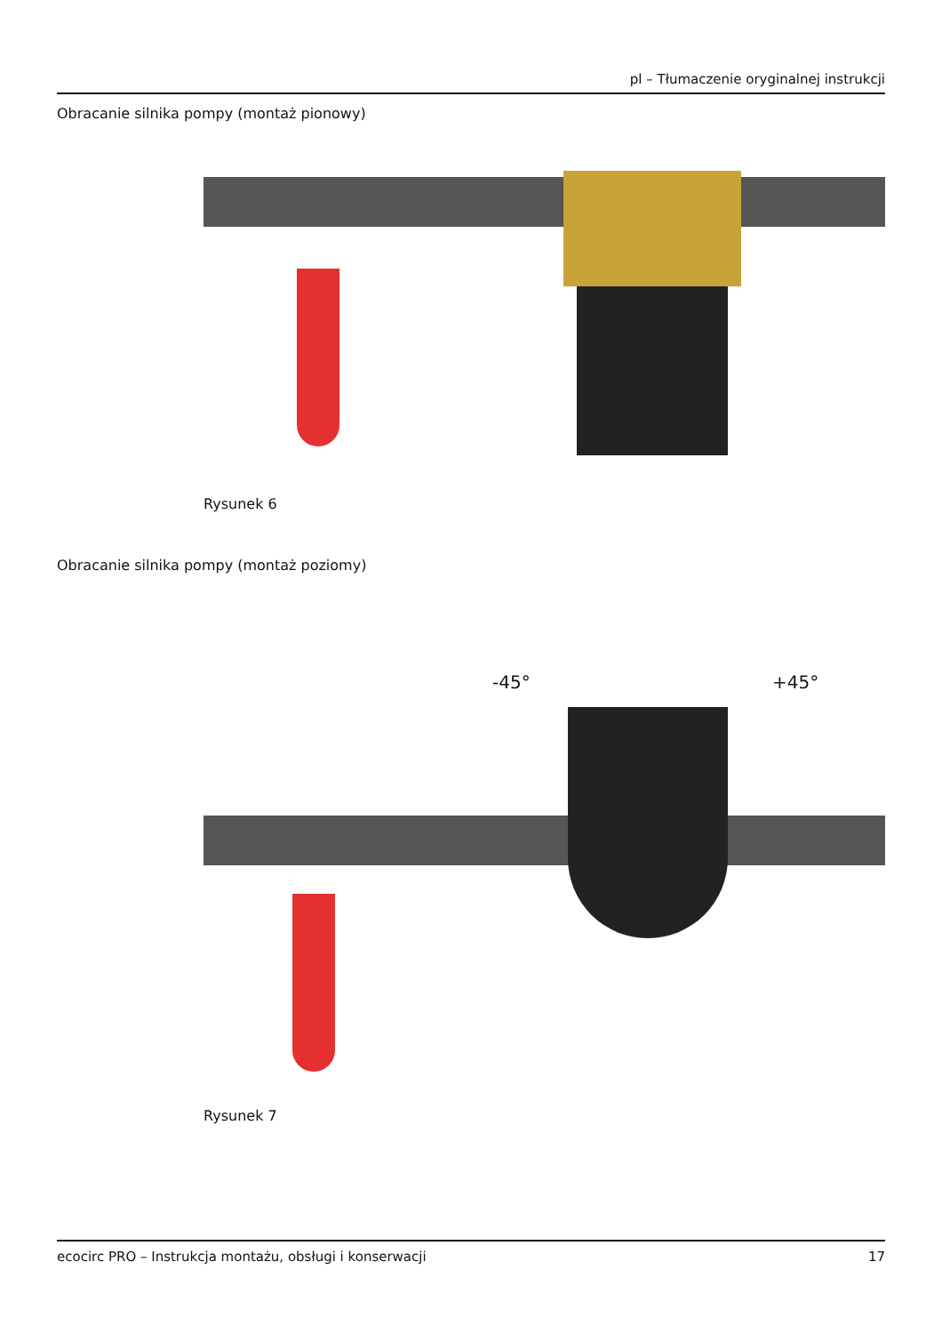pl – Tłumaczenie oryginalnej instrukcji
Obracanie silnika pompy (montaż pionowy)
Rysunek 6
Obracanie silnika pompy (montaż poziomy)
-45° +45°
Rysunek 7
ecocirc PRO – Instrukcja montażu, obsługi i konserwacji 17